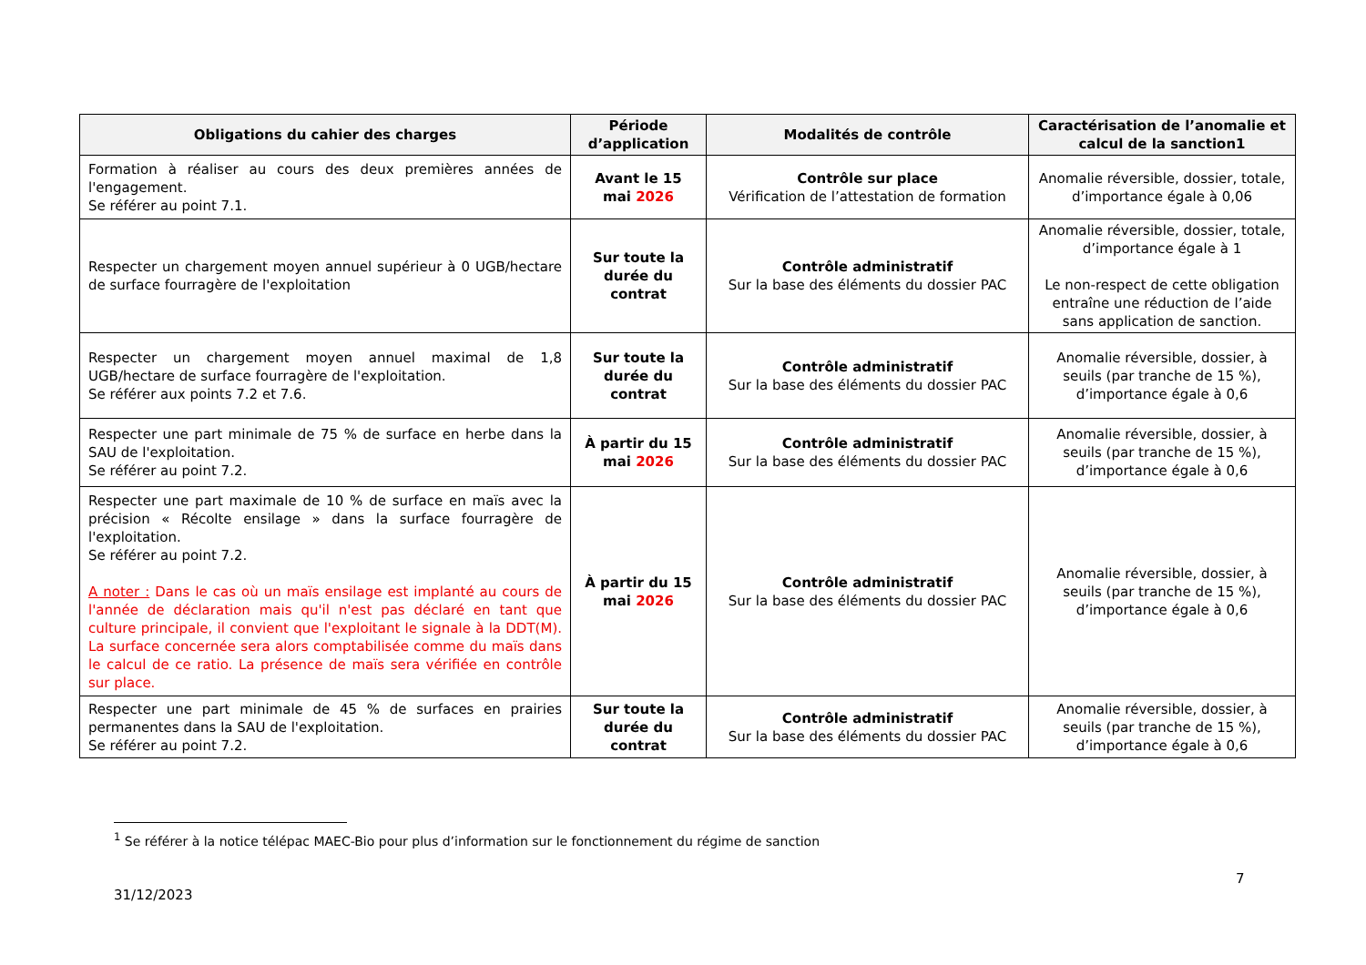| Obligations du cahier des charges | Période d’application | Modalités de contrôle | Caractérisation de l’anomalie et calcul de la sanction1 |
| --- | --- | --- | --- |
| Formation à réaliser au cours des deux premières années de l'engagement. Se référer au point 7.1. | Avant le 15 mai 2026 | Contrôle sur place Vérification de l’attestation de formation | Anomalie réversible, dossier, totale, d’importance égale à 0,06 |
| Respecter un chargement moyen annuel supérieur à 0 UGB/hectare de surface fourragère de l'exploitation | Sur toute la durée du contrat | Contrôle administratif Sur la base des éléments du dossier PAC | Anomalie réversible, dossier, totale, d’importance égale à 1 Le non-respect de cette obligation entraîne une réduction de l’aide sans application de sanction. |
| Respecter un chargement moyen annuel maximal de 1,8 UGB/hectare de surface fourragère de l'exploitation. Se référer aux points 7.2 et 7.6. | Sur toute la durée du contrat | Contrôle administratif Sur la base des éléments du dossier PAC | Anomalie réversible, dossier, à seuils (par tranche de 15 %), d’importance égale à 0,6 |
| Respecter une part minimale de 75 % de surface en herbe dans la SAU de l'exploitation. Se référer au point 7.2. | À partir du 15 mai 2026 | Contrôle administratif Sur la base des éléments du dossier PAC | Anomalie réversible, dossier, à seuils (par tranche de 15 %), d’importance égale à 0,6 |
| Respecter une part maximale de 10 % de surface en maïs avec la précision « Récolte ensilage » dans la surface fourragère de l'exploitation. Se référer au point 7.2. A noter : Dans le cas où un maïs ensilage est implanté au cours de l'année de déclaration mais qu'il n'est pas déclaré en tant que culture principale, il convient que l'exploitant le signale à la DDT(M). La surface concernée sera alors comptabilisée comme du maïs dans le calcul de ce ratio. La présence de maïs sera vérifiée en contrôle sur place. | À partir du 15 mai 2026 | Contrôle administratif Sur la base des éléments du dossier PAC | Anomalie réversible, dossier, à seuils (par tranche de 15 %), d’importance égale à 0,6 |
| Respecter une part minimale de 45 % de surfaces en prairies permanentes dans la SAU de l'exploitation. Se référer au point 7.2. | Sur toute la durée du contrat | Contrôle administratif Sur la base des éléments du dossier PAC | Anomalie réversible, dossier, à seuils (par tranche de 15 %), d’importance égale à 0,6 |
<sup>1</sup> Se référer à la notice télépac MAEC-Bio pour plus d’information sur le fonctionnement du régime de sanction
7
31/12/2023